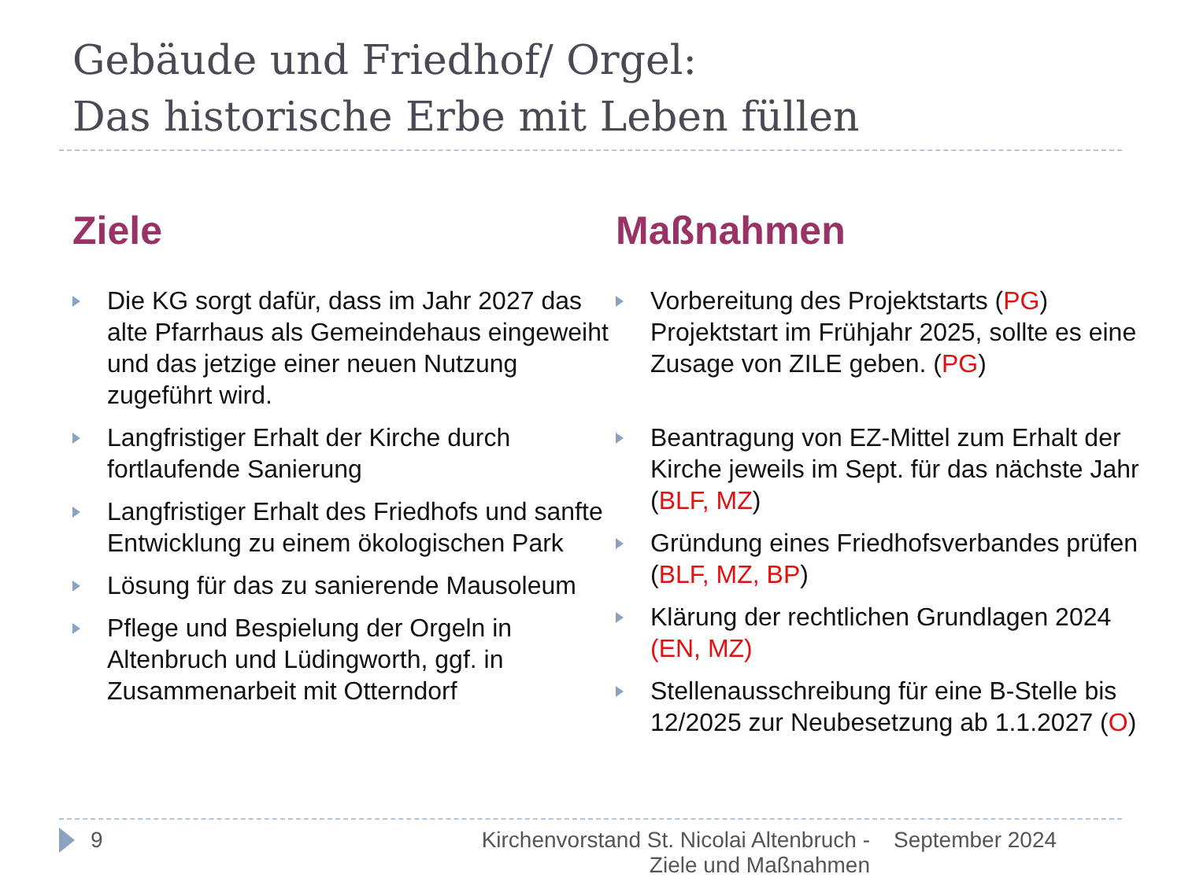Gebäude und Friedhof/ Orgel:
Das historische Erbe mit Leben füllen
Ziele
Die KG sorgt dafür, dass im Jahr 2027 das alte Pfarrhaus als Gemeindehaus eingeweiht und das jetzige einer neuen Nutzung zugeführt wird.
Langfristiger Erhalt der Kirche durch fortlaufende Sanierung
Langfristiger Erhalt des Friedhofs und sanfte Entwicklung zu einem ökologischen Park
Lösung für das zu sanierende Mausoleum
Pflege und Bespielung der Orgeln in Altenbruch und Lüdingworth, ggf. in Zusammenarbeit mit Otterndorf
Maßnahmen
Vorbereitung des Projektstarts (PG) Projektstart im Frühjahr 2025, sollte es eine Zusage von ZILE geben. (PG)
Beantragung von EZ-Mittel zum Erhalt der Kirche jeweils im Sept. für das nächste Jahr (BLF, MZ)
Gründung eines Friedhofsverbandes prüfen (BLF, MZ, BP)
Klärung der rechtlichen Grundlagen 2024 (EN, MZ)
Stellenausschreibung für eine B-Stelle bis 12/2025 zur Neubesetzung ab 1.1.2027 (O)
9 Kirchenvorstand St. Nicolai Altenbruch -
Ziele und Maßnahmen
September 2024